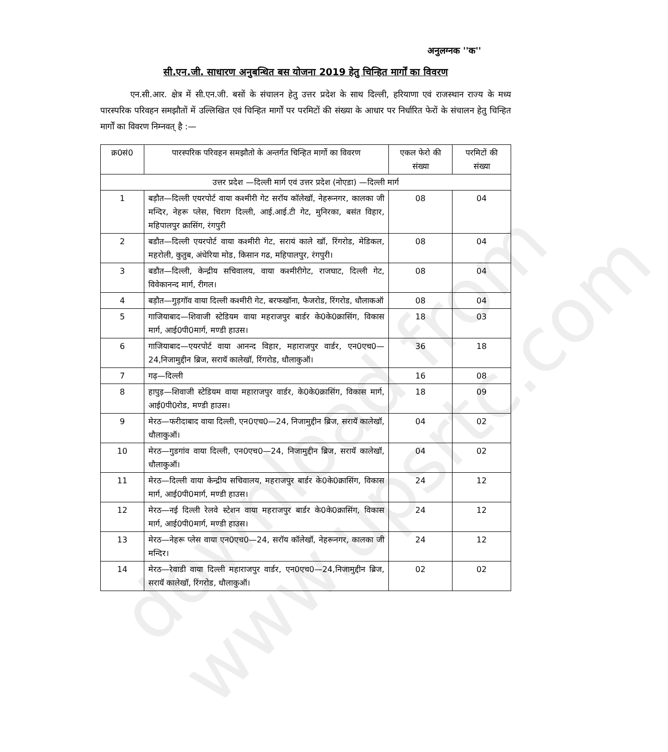download from www.upsrtc.com
अनुलग्नक ''क''
सी.एन.जी. साधारण अनुबन्धित बस योजना 2019 हेतु चिन्हित मार्गों का विवरण
एन.सी.आर. क्षेत्र में सी.एन.जी. बसों के संचालन हेतु उत्तर प्रदेश के साथ दिल्ली, हरियाणा एवं राजस्थान राज्य के मध्य पारस्परिक परिवहन समझौतों में उल्लिखित एवं चिन्हित मार्गों पर परमिटों की संख्या के आधार पर निर्धारित फेरों के संचालन हेतु चिन्हित मार्गों का विवरण निम्नवत् है :—
| क्र0सं0 | पारस्परिक परिवहन समझौतो के अन्तर्गत चिन्हित मार्गो का विवरण | एकल फेरो की संख्या | परमिटों की संख्या |
| --- | --- | --- | --- |
| उत्तर प्रदेश —दिल्ली मार्ग एवं उत्तर प्रदेश (नोएडा) —दिल्ली मार्ग | | | |
| 1 | बड़ौत—दिल्ली एयरपोर्ट वाया कश्मीरी गेट सरॉय कॉलेखॉ, नेहरूनगर, कालका जी मन्दिर, नेहरू प्लेस, चिराग दिल्ली, आई.आई.टी गेट, मुनिरका, बसंत विहार, महिपालपुर क्रासिंग, रंगपुरी | 08 | 04 |
| 2 | बडौत—दिल्ली एयरपोर्ट वाया कश्मीरी गेट, सरायं काले खॉ, रिंगरोड, मेडिकल, महरोली, कुतुब, अंधेरिया मोड, किसान गढ, महिपालपुर, रंगपुरी। | 08 | 04 |
| 3 | बडौत—दिल्ली, केन्द्रीय सचिवालय, वाया कश्मीरीगेट, राजघाट, दिल्ली गेट, विवेकानन्द मार्ग, रीगल। | 08 | 04 |
| 4 | बड़ौत—गुड़गॉव वाया दिल्ली कश्मीरी गेट, बरफखॉना, फैजरोड, रिंगरोड, धौलाकऑ | 08 | 04 |
| 5 | गाजियाबाद—शिवाजी स्टेडियम वाया महराजपुर बार्डर के0के0क्रासिंग, विकास मार्ग, आई0पी0मार्ग, मण्डी हाउस। | 18 | 03 |
| 6 | गाजियाबाद—एयरपोर्ट वाया आनन्द विहार, महाराजपुर वार्डर, एन0एच0—24,निजामुद्दीन ब्रिज, सरायॅ कालेखॉ, रिंगरोड, धौलाकुऑ। | 36 | 18 |
| 7 | गढ़—दिल्ली | 16 | 08 |
| 8 | हापुड़—शिवाजी स्टेडियम वाया महाराजपुर वार्डर, के0के0क्रासिंग, विकास मार्ग, आई0पी0रोड, मण्डी हाउस। | 18 | 09 |
| 9 | मेरठ—फरीदाबाद वाया दिल्ली, एन0एच0—24, निजामुद्दीन ब्रिज, सरायॅ कालेखॉ, धौलाकुऑ। | 04 | 02 |
| 10 | मेरठ—गुडगांव वाया दिल्ली, एन0एच0—24, निजामुद्दीन ब्रिज, सरायॅ कालेखॉ, धौलाकुऑ। | 04 | 02 |
| 11 | मेरठ—दिल्ली वाया केन्द्रीय सचिवालय, महराजपुर बार्डर के0के0क्रासिंग, विकास मार्ग, आई0पी0मार्ग, मण्डी हाउस। | 24 | 12 |
| 12 | मेरठ—नई दिल्ली रेलवे स्टेशन वाया महराजपुर बार्डर के0के0क्रासिंग, विकास मार्ग, आई0पी0मार्ग, मण्डी हाउस। | 24 | 12 |
| 13 | मेरठ—नेहरू प्लेस वाया एन0एच0—24, सरॉय कॉलेखॉ, नेहरूनगर, कालका जी मन्दिर। | 24 | 12 |
| 14 | मेरठ—रेवाडी वाया दिल्ली महाराजपुर वार्डर, एन0एच0—24,निजामुद्दीन ब्रिज, सरायॅ कालेखॉ, रिंगरोड, धौलाकुऑ। | 02 | 02 |